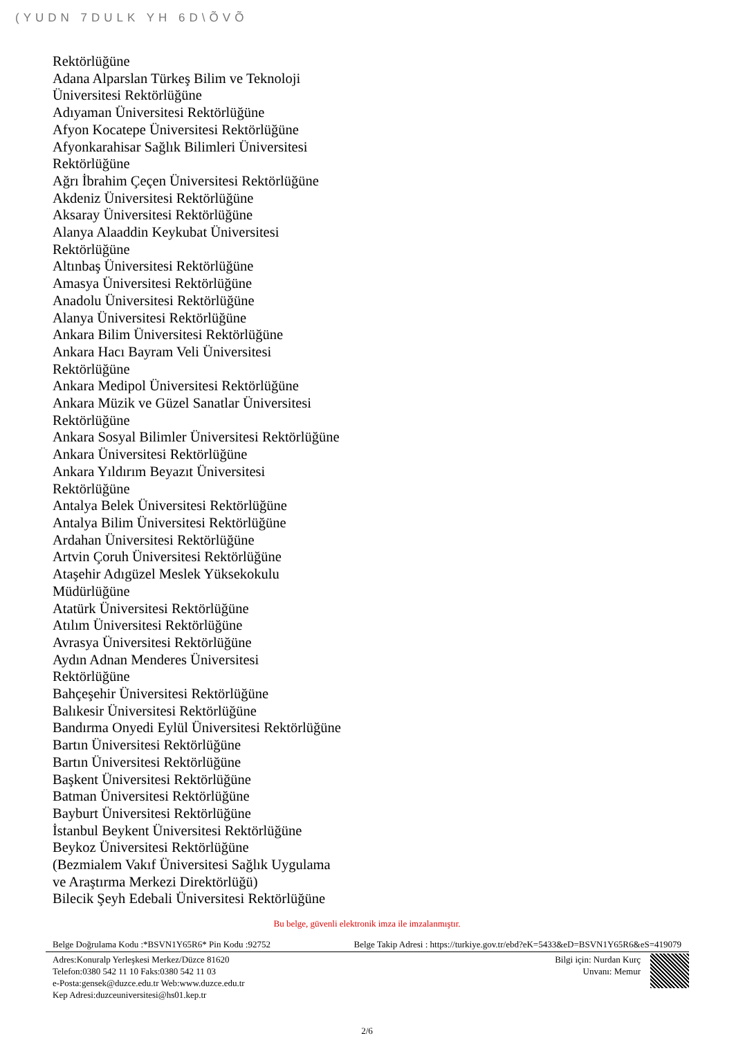(YUDN 7DULK YH 6D\ÕVÕ
Rektörlüğüne
Adana Alparslan Türkeş Bilim ve Teknoloji
Üniversitesi Rektörlüğüne
Adıyaman Üniversitesi Rektörlüğüne
Afyon Kocatepe Üniversitesi Rektörlüğüne
Afyonkarahisar Sağlık Bilimleri Üniversitesi
Rektörlüğüne
Ağrı İbrahim Çeçen Üniversitesi Rektörlüğüne
Akdeniz Üniversitesi Rektörlüğüne
Aksaray Üniversitesi Rektörlüğüne
Alanya Alaaddin Keykubat Üniversitesi
Rektörlüğüne
Altınbaş Üniversitesi Rektörlüğüne
Amasya Üniversitesi Rektörlüğüne
Anadolu Üniversitesi Rektörlüğüne
Alanya Üniversitesi Rektörlüğüne
Ankara Bilim Üniversitesi Rektörlüğüne
Ankara Hacı Bayram Veli Üniversitesi
Rektörlüğüne
Ankara Medipol Üniversitesi Rektörlüğüne
Ankara Müzik ve Güzel Sanatlar Üniversitesi
Rektörlüğüne
Ankara Sosyal Bilimler Üniversitesi Rektörlüğüne
Ankara Üniversitesi Rektörlüğüne
Ankara Yıldırım Beyazıt Üniversitesi
Rektörlüğüne
Antalya Belek Üniversitesi Rektörlüğüne
Antalya Bilim Üniversitesi Rektörlüğüne
Ardahan Üniversitesi Rektörlüğüne
Artvin Çoruh Üniversitesi Rektörlüğüne
Ataşehir Adıgüzel Meslek Yüksekokulu
Müdürlüğüne
Atatürk Üniversitesi Rektörlüğüne
Atılım Üniversitesi Rektörlüğüne
Avrasya Üniversitesi Rektörlüğüne
Aydın Adnan Menderes Üniversitesi
Rektörlüğüne
Bahçeşehir Üniversitesi Rektörlüğüne
Balıkesir Üniversitesi Rektörlüğüne
Bandırma Onyedi Eylül Üniversitesi Rektörlüğüne
Bartın Üniversitesi Rektörlüğüne
Bartın Üniversitesi Rektörlüğüne
Başkent Üniversitesi Rektörlüğüne
Batman Üniversitesi Rektörlüğüne
Bayburt Üniversitesi Rektörlüğüne
İstanbul Beykent Üniversitesi Rektörlüğüne
Beykoz Üniversitesi Rektörlüğüne
(Bezmialem Vakıf Üniversitesi Sağlık Uygulama
ve Araştırma Merkezi Direktörlüğü)
Bilecik Şeyh Edebali Üniversitesi Rektörlüğüne
Bu belge, güvenli elektronik imza ile imzalanmıştır.
Belge Doğrulama Kodu :*BSVN1Y65R6* Pin Kodu :92752 Belge Takip Adresi : https://turkiye.gov.tr/ebd?eK=5433&eD=BSVN1Y65R6&eS=419079
Adres:Konuralp Yerleşkesi Merkez/Düzce 81620
Telefon:0380 542 11 10 Faks:0380 542 11 03
e-Posta:gensek@duzce.edu.tr Web:www.duzce.edu.tr
Kep Adresi:duzceuniversitesi@hs01.kep.tr
Bilgi için: Nurdan Kurç
Unvanı: Memur
2/6